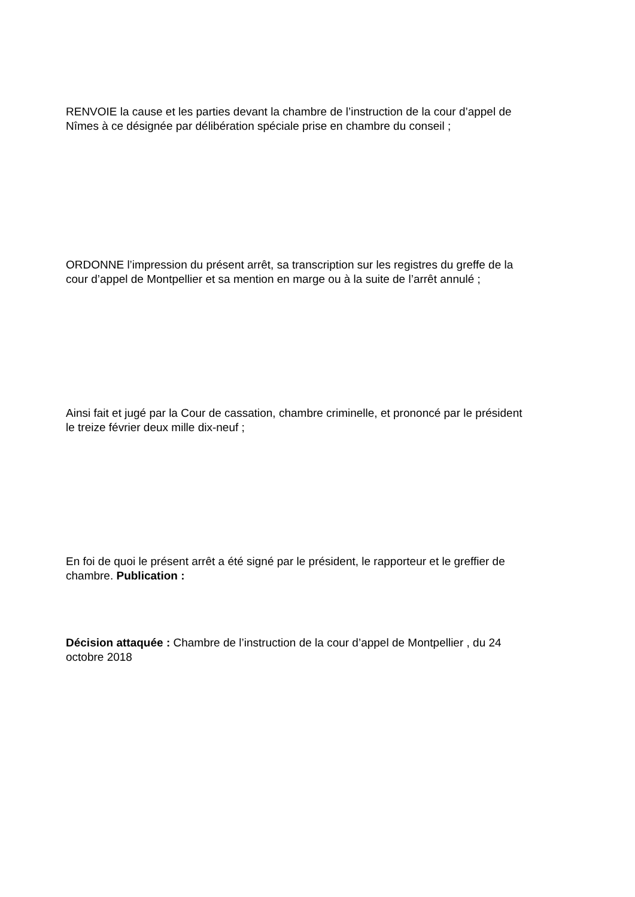RENVOIE la cause et les parties devant la chambre de l’instruction de la cour d’appel de
Nîmes à ce désignée par délibération spéciale prise en chambre du conseil ;
ORDONNE l’impression du présent arrêt, sa transcription sur les registres du greffe de la
cour d’appel de Montpellier et sa mention en marge ou à la suite de l’arrêt annulé ;
Ainsi fait et jugé par la Cour de cassation, chambre criminelle, et prononcé par le président
le treize février deux mille dix-neuf ;
En foi de quoi le présent arrêt a été signé par le président, le rapporteur et le greffier de
chambre. Publication :
Décision attaquée : Chambre de l’instruction de la cour d’appel de Montpellier , du 24
octobre 2018